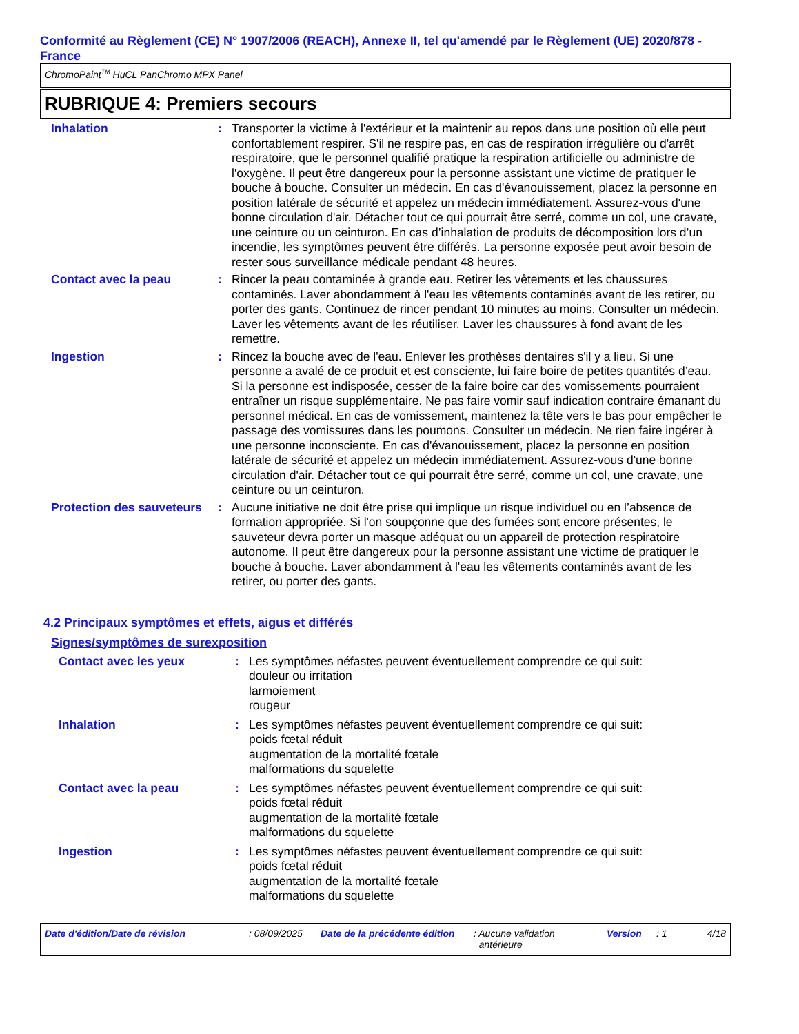Conformité au Règlement (CE) N° 1907/2006 (REACH), Annexe II, tel qu'amendé par le Règlement (UE) 2020/878 - France
ChromoPaint<sup>TM</sup> HuCL PanChromo MPX Panel
RUBRIQUE 4: Premiers secours
Inhalation : Transporter la victime à l'extérieur et la maintenir au repos dans une position où elle peut confortablement respirer. S'il ne respire pas, en cas de respiration irrégulière ou d'arrêt respiratoire, que le personnel qualifié pratique la respiration artificielle ou administre de l'oxygène. Il peut être dangereux pour la personne assistant une victime de pratiquer le bouche à bouche. Consulter un médecin. En cas d'évanouissement, placez la personne en position latérale de sécurité et appelez un médecin immédiatement. Assurez-vous d'une bonne circulation d'air. Détacher tout ce qui pourrait être serré, comme un col, une cravate, une ceinture ou un ceinturon. En cas d’inhalation de produits de décomposition lors d’un incendie, les symptômes peuvent être différés. La personne exposée peut avoir besoin de rester sous surveillance médicale pendant 48 heures.
Contact avec la peau : Rincer la peau contaminée à grande eau. Retirer les vêtements et les chaussures contaminés. Laver abondamment à l'eau les vêtements contaminés avant de les retirer, ou porter des gants. Continuez de rincer pendant 10 minutes au moins. Consulter un médecin. Laver les vêtements avant de les réutiliser. Laver les chaussures à fond avant de les remettre.
Ingestion : Rincez la bouche avec de l'eau. Enlever les prothèses dentaires s'il y a lieu. Si une personne a avalé de ce produit et est consciente, lui faire boire de petites quantités d’eau. Si la personne est indisposée, cesser de la faire boire car des vomissements pourraient entraîner un risque supplémentaire. Ne pas faire vomir sauf indication contraire émanant du personnel médical. En cas de vomissement, maintenez la tête vers le bas pour empêcher le passage des vomissures dans les poumons. Consulter un médecin. Ne rien faire ingérer à une personne inconsciente. En cas d'évanouissement, placez la personne en position latérale de sécurité et appelez un médecin immédiatement. Assurez-vous d'une bonne circulation d'air. Détacher tout ce qui pourrait être serré, comme un col, une cravate, une ceinture ou un ceinturon.
Protection des sauveteurs
: Aucune initiative ne doit être prise qui implique un risque individuel ou en l’absence de formation appropriée. Si l'on soupçonne que des fumées sont encore présentes, le sauveteur devra porter un masque adéquat ou un appareil de protection respiratoire autonome. Il peut être dangereux pour la personne assistant une victime de pratiquer le bouche à bouche. Laver abondamment à l'eau les vêtements contaminés avant de les retirer, ou porter des gants.
4.2 Principaux symptômes et effets, aigus et différés
Signes/symptômes de surexposition
Contact avec les yeux : Les symptômes néfastes peuvent éventuellement comprendre ce qui suit:
douleur ou irritation
larmoiement
rougeur
Inhalation : Les symptômes néfastes peuvent éventuellement comprendre ce qui suit:
poids fœtal réduit
augmentation de la mortalité fœtale
malformations du squelette
Contact avec la peau : Les symptômes néfastes peuvent éventuellement comprendre ce qui suit:
poids fœtal réduit
augmentation de la mortalité fœtale
malformations du squelette
Ingestion : Les symptômes néfastes peuvent éventuellement comprendre ce qui suit:
poids fœtal réduit
augmentation de la mortalité fœtale
malformations du squelette
Date d'édition/Date de révision : 08/09/2025 Date de la précédente édition
: Aucune validation
antérieure
Version : 1 4/18